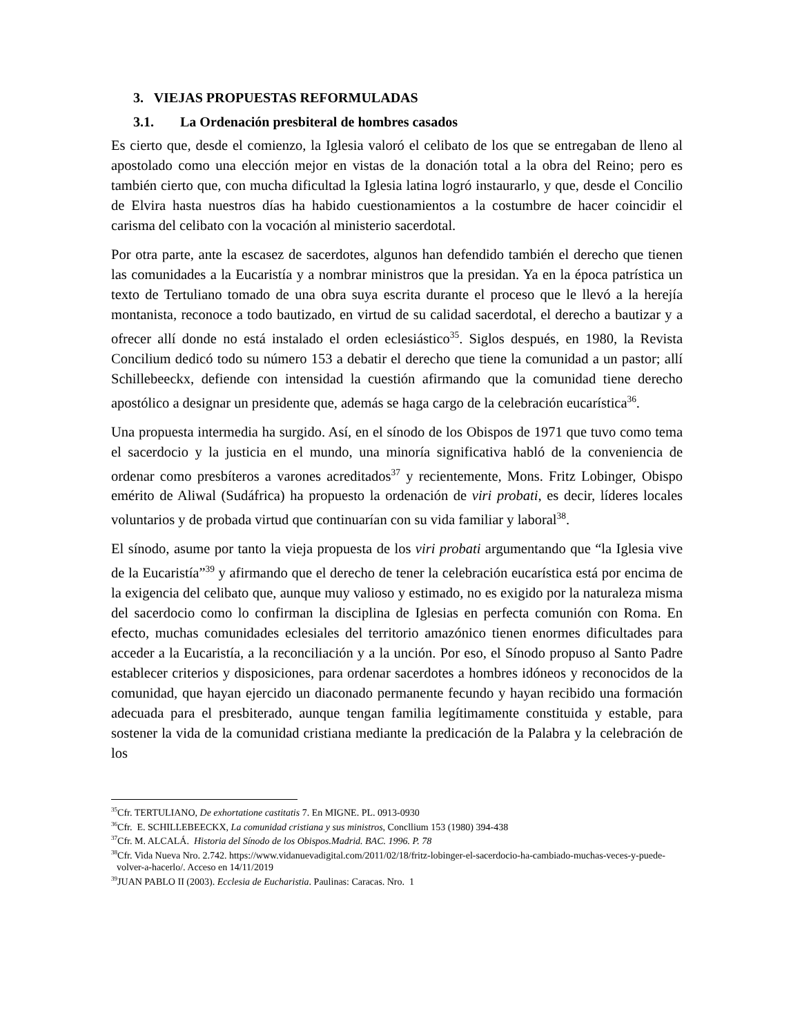3. VIEJAS PROPUESTAS REFORMULADAS
3.1. La Ordenación presbiteral de hombres casados
Es cierto que, desde el comienzo, la Iglesia valoró el celibato de los que se entregaban de lleno al apostolado como una elección mejor en vistas de la donación total a la obra del Reino; pero es también cierto que, con mucha dificultad la Iglesia latina logró instaurarlo, y que, desde el Concilio de Elvira hasta nuestros días ha habido cuestionamientos a la costumbre de hacer coincidir el carisma del celibato con la vocación al ministerio sacerdotal.
Por otra parte, ante la escasez de sacerdotes, algunos han defendido también el derecho que tienen las comunidades a la Eucaristía y a nombrar ministros que la presidan. Ya en la época patrística un texto de Tertuliano tomado de una obra suya escrita durante el proceso que le llevó a la herejía montanista, reconoce a todo bautizado, en virtud de su calidad sacerdotal, el derecho a bautizar y a ofrecer allí donde no está instalado el orden eclesiástico<sup>35</sup>. Siglos después, en 1980, la Revista Concilium dedicó todo su número 153 a debatir el derecho que tiene la comunidad a un pastor; allí Schillebeeckx, defiende con intensidad la cuestión afirmando que la comunidad tiene derecho apostólico a designar un presidente que, además se haga cargo de la celebración eucarística<sup>36</sup>.
Una propuesta intermedia ha surgido. Así, en el sínodo de los Obispos de 1971 que tuvo como tema el sacerdocio y la justicia en el mundo, una minoría significativa habló de la conveniencia de ordenar como presbíteros a varones acreditados<sup>37</sup> y recientemente, Mons. Fritz Lobinger, Obispo emérito de Aliwal (Sudáfrica) ha propuesto la ordenación de viri probati, es decir, líderes locales voluntarios y de probada virtud que continuarían con su vida familiar y laboral<sup>38</sup>.
El sínodo, asume por tanto la vieja propuesta de los viri probati argumentando que “la Iglesia vive de la Eucaristía”<sup>39</sup> y afirmando que el derecho de tener la celebración eucarística está por encima de la exigencia del celibato que, aunque muy valioso y estimado, no es exigido por la naturaleza misma del sacerdocio como lo confirman la disciplina de Iglesias en perfecta comunión con Roma. En efecto, muchas comunidades eclesiales del territorio amazónico tienen enormes dificultades para acceder a la Eucaristía, a la reconciliación y a la unción. Por eso, el Sínodo propuso al Santo Padre establecer criterios y disposiciones, para ordenar sacerdotes a hombres idóneos y reconocidos de la comunidad, que hayan ejercido un diaconado permanente fecundo y hayan recibido una formación adecuada para el presbiterado, aunque tengan familia legítimamente constituida y estable, para sostener la vida de la comunidad cristiana mediante la predicación de la Palabra y la celebración de los
<sup>35</sup> Cfr. TERTULIANO, De exhortatione castitatis 7. En MIGNE. PL. 0913-0930
<sup>36</sup> Cfr. E. SCHILLEBEECKX, La comunidad cristiana y sus ministros, Concllium 153 (1980) 394-438
<sup>37</sup> Cfr. M. ALCALÁ. Historia del Sínodo de los Obispos.Madrid. BAC. 1996. P. 78
<sup>38</sup> Cfr. Vida Nueva Nro. 2.742. https://www.vidanuevadigital.com/2011/02/18/fritz-lobinger-el-sacerdocio-ha-cambiado-muchas-veces-y-puede-volver-a-hacerlo/. Acceso en 14/11/2019
<sup>39</sup> JUAN PABLO II (2003). Ecclesia de Eucharistia. Paulinas: Caracas. Nro. 1